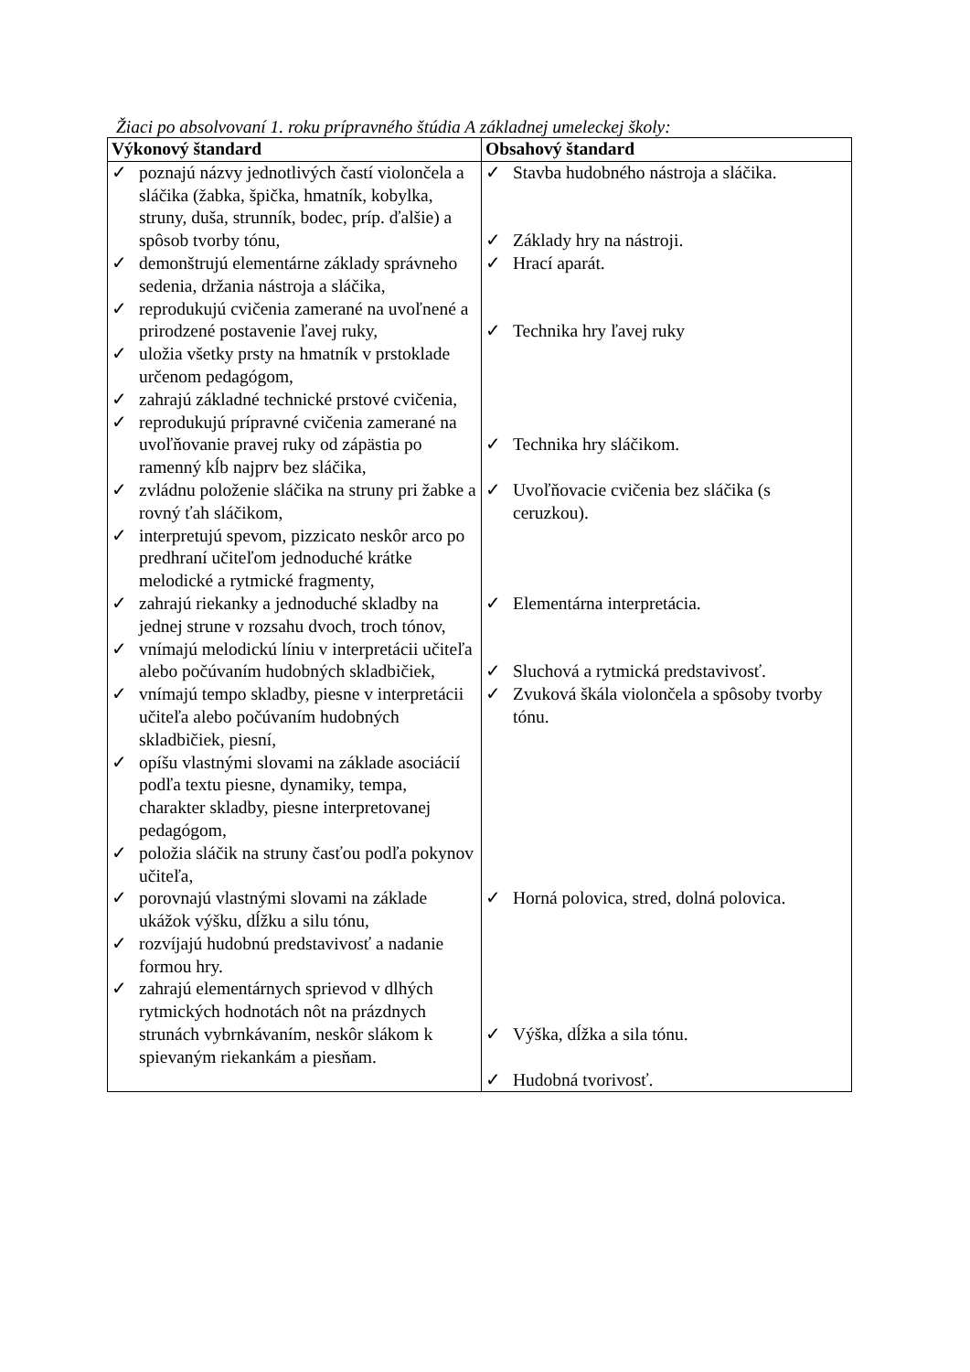Žiaci po absolvovaní 1. roku prípravného štúdia A základnej umeleckej školy:
| Výkonový štandard | Obsahový štandard |
| --- | --- |
| ✓ poznajú názvy jednotlivých častí violončela a sláčika (žabka, špička, hmatník, kobylka, struny, duša, strunník, bodec, príp. ďalšie) a spôsob tvorby tónu, ✓ demonštrujú elementárne základy správneho sedenia, držania nástroja a sláčika, ✓ reprodukujú cvičenia zamerané na uvoľnené a prirodzené postavenie ľavej ruky, ✓ uložia všetky prsty na hmatník v prstoklade určenom pedagógom, ✓ zahrajú základné technické prstové cvičenia, ✓ reprodukujú prípravné cvičenia zamerané na uvoľňovanie pravej ruky od zápästia po ramenný kĺb najprv bez sláčika, ✓ zvládnu položenie sláčika na struny pri žabke a rovný ťah sláčikom, ✓ interpretujú spevom, pizzicato neskôr arco po predhraní učiteľom jednoduché krátke melodické a rytmické fragmenty, ✓ zahrajú riekanky a jednoduché skladby na jednej strune v rozsahu dvoch, troch tónov, ✓ vnímajú melodickú líniu v interpretácii učiteľa alebo počúvaním hudobných skladbičiek, ✓ vnímajú tempo skladby, piesne v interpretácii učiteľa alebo počúvaním hudobných skladbičiek, piesní, ✓ opíšu vlastnými slovami na základe asociácií podľa textu piesne, dynamiky, tempa, charakter skladby, piesne interpretovanej pedagógom, ✓ položia sláčik na struny časťou podľa pokynov učiteľa, ✓ porovnajú vlastnými slovami na základe ukážok výšku, dĺžku a silu tónu, ✓ rozvíjajú hudobnú predstavivosť a nadanie formou hry. ✓ zahrajú elementárnych sprievod v dlhých rytmických hodnotách nôt na prázdnych strunách vybrnkávaním, neskôr slákom k spievaným riekankám a piesňam. | ✓ Stavba hudobného nástroja a sláčika. ✓ Základy hry na nástroji. ✓ Hrací aparát. ✓ Technika hry ľavej ruky ✓ Technika hry sláčikom. ✓ Uvoľňovacie cvičenia bez sláčika (s ceruzkou). ✓ Elementárna interpretácia. ✓ Sluchová a rytmická predstavivosť. ✓ Zvuková škála violončela a spôsoby tvorby tónu. ✓ Horná polovica, stred, dolná polovica. ✓ Výška, dĺžka a sila tónu. ✓ Hudobná tvorivosť. |